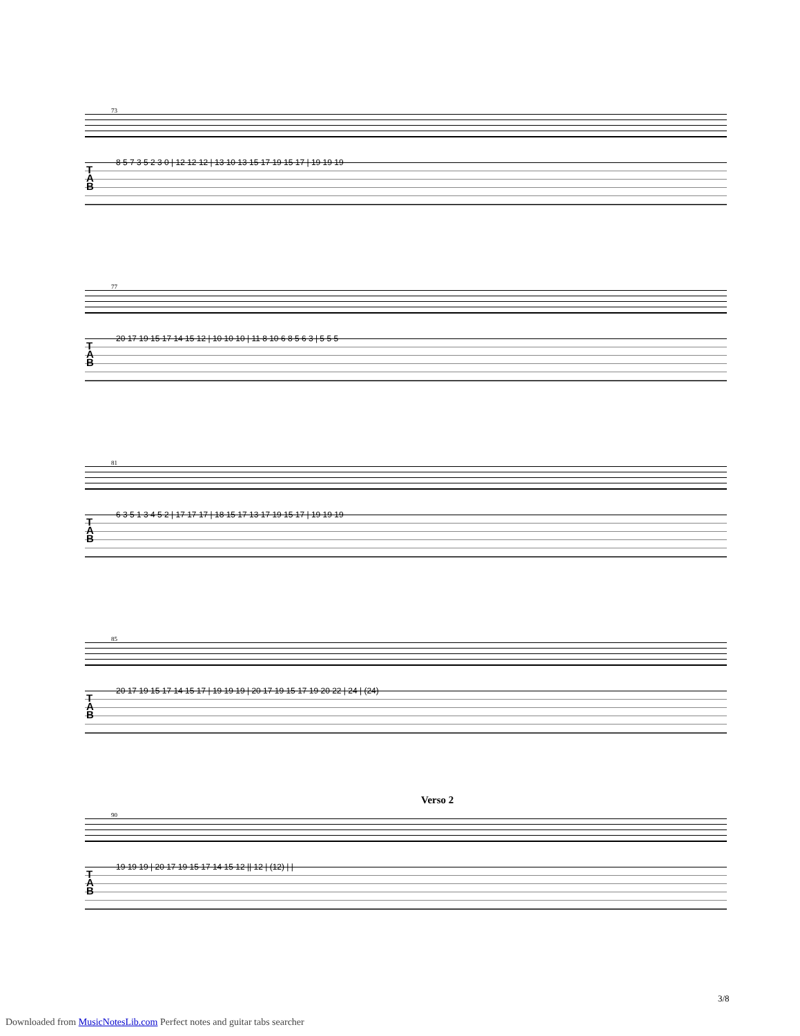73
T
A
B
8 5 7 3 5 2 3 0 | 12 12 12 | 13 10 13 15 17 19 15 17 | 19 19 19
77
T
A
B
20 17 19 15 17 14 15 12 | 10 10 10 | 11 8 10 6 8 5 6 3 | 5 5 5
81
T
A
B
6 3 5 1 3 4 5 2 | 17 17 17 | 18 15 17 13 17 19 15 17 | 19 19 19
85
T
A
B
20 17 19 15 17 14 15 17 | 19 19 19 | 20 17 19 15 17 19 20 22 | 24 | (24)
Verso 2
90
T
A
B
19 19 19 | 20 17 19 15 17 14 15 12 || 12 | (12) | |
3/8
Downloaded from MusicNotesLib.com Perfect notes and guitar tabs searcher